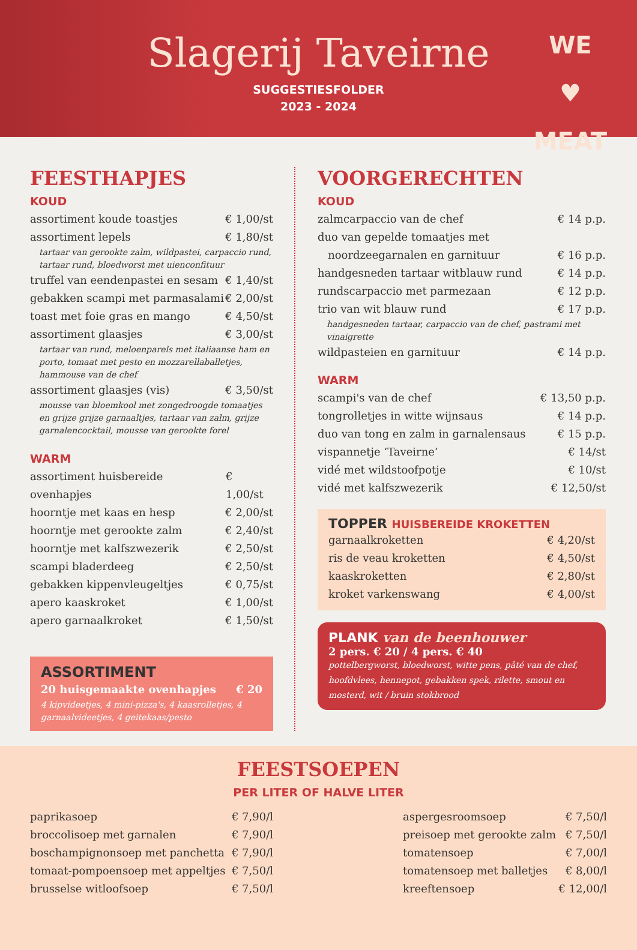Slagerij Taveirne
SUGGESTIESFOLDER
2023 - 2024
WE
♥
MEAT
FEESTHAPJES
KOUD
assortiment koude toastjes € 1,00/st
assortiment lepels € 1,80/st
tartaar van gerookte zalm, wildpastei, carpaccio rund, tartaar rund, bloedworst met uienconfituur
truffel van eendenpastei en sesam € 1,40/st
gebakken scampi met parmasalami € 2,00/st
toast met foie gras en mango € 4,50/st
assortiment glaasjes € 3,00/st
tartaar van rund, meloenparels met italiaanse ham en porto, tomaat met pesto en mozzarellaballetjes, hammouse van de chef
assortiment glaasjes (vis) € 3,50/st
mousse van bloemkool met zongedroogde tomaatjes en grijze grijze garnaaltjes, tartaar van zalm, grijze garnalencocktail, mousse van gerookte forel
WARM
assortiment huisbereide ovenhapjes € 1,00/st
hoorntje met kaas en hesp € 2,00/st
hoorntje met gerookte zalm € 2,40/st
hoorntje met kalfszwezerik € 2,50/st
scampi bladerdeeg € 2,50/st
gebakken kippenvleugeltjes € 0,75/st
apero kaaskroket € 1,00/st
apero garnaalkroket € 1,50/st
ASSORTIMENT
20 huisgemaakte ovenhapjes € 20
4 kipvideetjes, 4 mini-pizza's, 4 kaasrolletjes, 4 garnaalvideetjes, 4 geitekaas/pesto
VOORGERECHTEN
KOUD
zalmcarpaccio van de chef € 14 p.p.
duo van gepelde tomaatjes met
noordzeegarnalen en garnituur € 16 p.p.
handgesneden tartaar witblauw rund € 14 p.p.
rundscarpaccio met parmezaan € 12 p.p.
trio van wit blauw rund € 17 p.p.
handgesneden tartaar, carpaccio van de chef, pastrami met vinaigrette
wildpasteien en garnituur € 14 p.p.
WARM
scampi's van de chef € 13,50 p.p.
tongrolletjes in witte wijnsaus € 14 p.p.
duo van tong en zalm in garnalensaus € 15 p.p.
vispannetje ‘Taveirne’ € 14/st
vidé met wildstoofpotje € 10/st
vidé met kalfszwezerik € 12,50/st
TOPPER HUISBEREIDE KROKETTEN
garnaalkroketten € 4,20/st
ris de veau kroketten € 4,50/st
kaaskroketten € 2,80/st
kroket varkenswang € 4,00/st
PLANK van de beenhouwer
2 pers. € 20 / 4 pers. € 40
pottelbergworst, bloedworst, witte pens, pâté van de chef, hoofdvlees, hennepot, gebakken spek, rilette, smout en mosterd, wit / bruin stokbrood
FEESTSOEPEN
PER LITER OF HALVE LITER
paprikasoep € 7,90/l
broccolisoep met garnalen € 7,90/l
boschampignonsoep met panchetta € 7,90/l
tomaat-pompoensoep met appeltjes € 7,50/l
brusselse witloofsoep € 7,50/l
aspergesroomsoep € 7,50/l
preisoep met gerookte zalm € 7,50/l
tomatensoep € 7,00/l
tomatensoep met balletjes € 8,00/l
kreeftensoep € 12,00/l